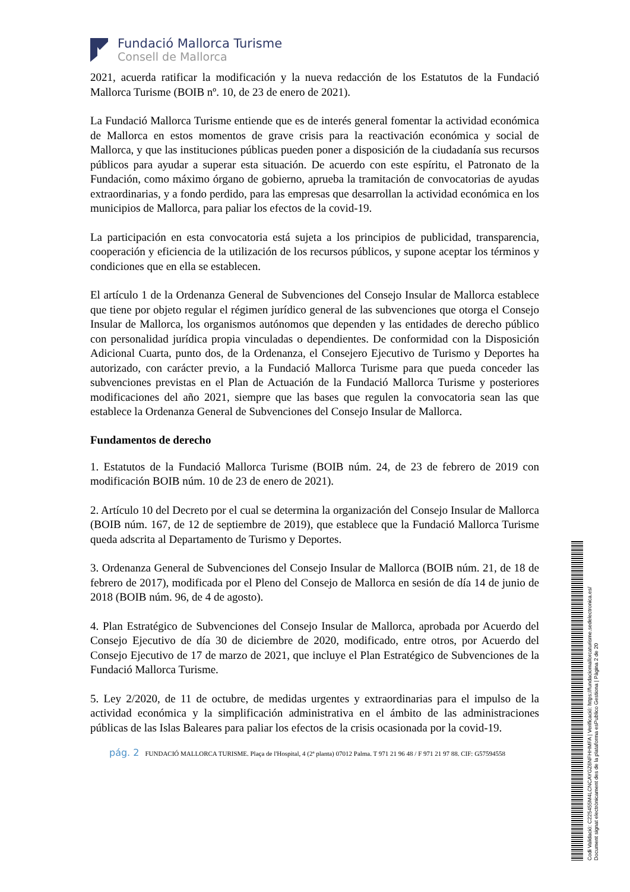Fundació Mallorca Turisme
Consell de Mallorca
2021, acuerda ratificar la modificación y la nueva redacción de los Estatutos de la Fundació Mallorca Turisme (BOIB nº. 10, de 23 de enero de 2021).
La Fundació Mallorca Turisme entiende que es de interés general fomentar la actividad económica de Mallorca en estos momentos de grave crisis para la reactivación económica y social de Mallorca, y que las instituciones públicas pueden poner a disposición de la ciudadanía sus recursos públicos para ayudar a superar esta situación. De acuerdo con este espíritu, el Patronato de la Fundación, como máximo órgano de gobierno, aprueba la tramitación de convocatorias de ayudas extraordinarias, y a fondo perdido, para las empresas que desarrollan la actividad económica en los municipios de Mallorca, para paliar los efectos de la covid-19.
La participación en esta convocatoria está sujeta a los principios de publicidad, transparencia, cooperación y eficiencia de la utilización de los recursos públicos, y supone aceptar los términos y condiciones que en ella se establecen.
El artículo 1 de la Ordenanza General de Subvenciones del Consejo Insular de Mallorca establece que tiene por objeto regular el régimen jurídico general de las subvenciones que otorga el Consejo Insular de Mallorca, los organismos autónomos que dependen y las entidades de derecho público con personalidad jurídica propia vinculadas o dependientes. De conformidad con la Disposición Adicional Cuarta, punto dos, de la Ordenanza, el Consejero Ejecutivo de Turismo y Deportes ha autorizado, con carácter previo, a la Fundació Mallorca Turisme para que pueda conceder las subvenciones previstas en el Plan de Actuación de la Fundació Mallorca Turisme y posteriores modificaciones del año 2021, siempre que las bases que regulen la convocatoria sean las que establece la Ordenanza General de Subvenciones del Consejo Insular de Mallorca.
Fundamentos de derecho
1. Estatutos de la Fundació Mallorca Turisme (BOIB núm. 24, de 23 de febrero de 2019 con modificación BOIB núm. 10 de 23 de enero de 2021).
2. Artículo 10 del Decreto por el cual se determina la organización del Consejo Insular de Mallorca (BOIB núm. 167, de 12 de septiembre de 2019), que establece que la Fundació Mallorca Turisme queda adscrita al Departamento de Turismo y Deportes.
3. Ordenanza General de Subvenciones del Consejo Insular de Mallorca (BOIB núm. 21, de 18 de febrero de 2017), modificada por el Pleno del Consejo de Mallorca en sesión de día 14 de junio de 2018 (BOIB núm. 96, de 4 de agosto).
4. Plan Estratégico de Subvenciones del Consejo Insular de Mallorca, aprobada por Acuerdo del Consejo Ejecutivo de día 30 de diciembre de 2020, modificado, entre otros, por Acuerdo del Consejo Ejecutivo de 17 de marzo de 2021, que incluye el Plan Estratégico de Subvenciones de la Fundació Mallorca Turisme.
5. Ley 2/2020, de 11 de octubre, de medidas urgentes y extraordinarias para el impulso de la actividad económica y la simplificación administrativa en el ámbito de las administraciones públicas de las Islas Baleares para paliar los efectos de la crisis ocasionada por la covid-19.
pág. 2 FUNDACIÓ MALLORCA TURISME. Plaça de l'Hospital, 4 (2ª planta) 07012 Palma. T 971 21 96 48 / F 971 21 97 88. CIF: G57594558
Codi Validació: C225455M4LCNCAYGZ6NFHHMFA | Verificació: https://fundaciomallorcaturisme.sedelectronica.es/
Document signat electrònicament des de la plataforma esPublico Gestiona | Pàgina 2 de 20